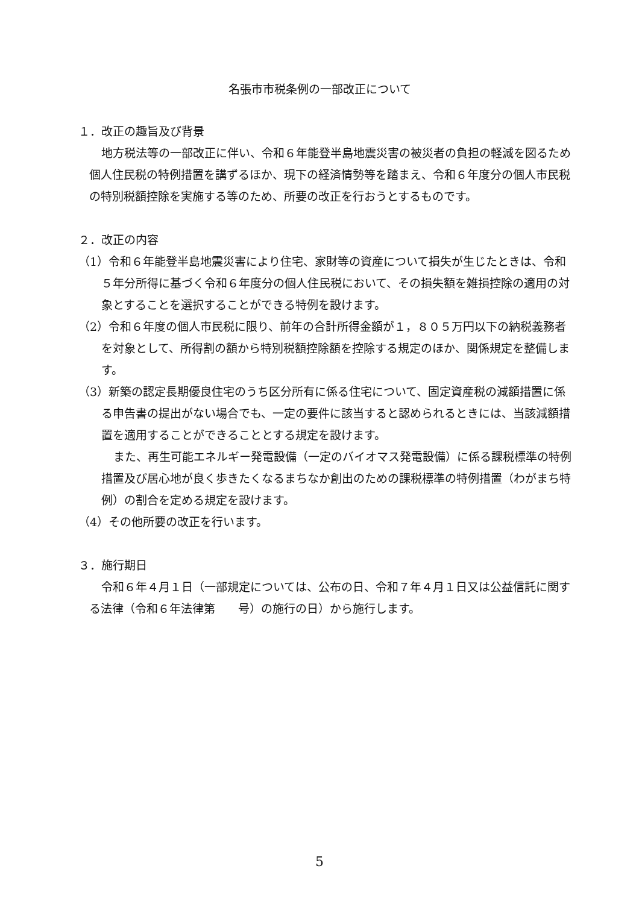名張市市税条例の一部改正について
１．改正の趣旨及び背景
地方税法等の一部改正に伴い、令和６年能登半島地震災害の被災者の負担の軽減を図るため個人住民税の特例措置を講ずるほか、現下の経済情勢等を踏まえ、令和６年度分の個人市民税の特別税額控除を実施する等のため、所要の改正を行おうとするものです。
２．改正の内容
（1）令和６年能登半島地震災害により住宅、家財等の資産について損失が生じたときは、令和５年分所得に基づく令和６年度分の個人住民税において、その損失額を雑損控除の適用の対象とすることを選択することができる特例を設けます。
（2）令和６年度の個人市民税に限り、前年の合計所得金額が１，８０５万円以下の納税義務者を対象として、所得割の額から特別税額控除額を控除する規定のほか、関係規定を整備します。
（3）新築の認定長期優良住宅のうち区分所有に係る住宅について、固定資産税の減額措置に係る申告書の提出がない場合でも、一定の要件に該当すると認められるときには、当該減額措置を適用することができることとする規定を設けます。
また、再生可能エネルギー発電設備（一定のバイオマス発電設備）に係る課税標準の特例措置及び居心地が良く歩きたくなるまちなか創出のための課税標準の特例措置（わがまち特例）の割合を定める規定を設けます。
（4）その他所要の改正を行います。
３．施行期日
令和６年４月１日（一部規定については、公布の日、令和７年４月１日又は公益信託に関する法律（令和６年法律第　　号）の施行の日）から施行します。
5